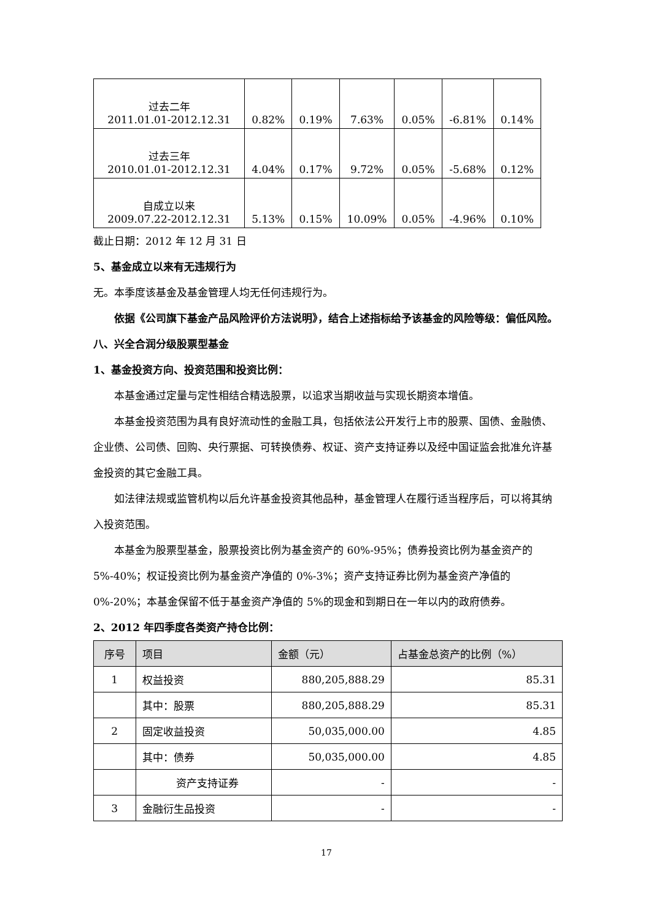| 过去二年 2011.01.01-2012.12.31 | 0.82% | 0.19% | 7.63% | 0.05% | -6.81% | 0.14% |
| 过去三年 2010.01.01-2012.12.31 | 4.04% | 0.17% | 9.72% | 0.05% | -5.68% | 0.12% |
| 自成立以来 2009.07.22-2012.12.31 | 5.13% | 0.15% | 10.09% | 0.05% | -4.96% | 0.10% |
截止日期：2012 年 12 月 31 日
5、基金成立以来有无违规行为
无。本季度该基金及基金管理人均无任何违规行为。
依据《公司旗下基金产品风险评价方法说明》，结合上述指标给予该基金的风险等级：偏低风险。
八、兴全合润分级股票型基金
1、基金投资方向、投资范围和投资比例：
本基金通过定量与定性相结合精选股票，以追求当期收益与实现长期资本增值。
本基金投资范围为具有良好流动性的金融工具，包括依法公开发行上市的股票、国债、金融债、企业债、公司债、回购、央行票据、可转换债券、权证、资产支持证券以及经中国证监会批准允许基金投资的其它金融工具。
如法律法规或监管机构以后允许基金投资其他品种，基金管理人在履行适当程序后，可以将其纳入投资范围。
本基金为股票型基金，股票投资比例为基金资产的 60%-95%；债券投资比例为基金资产的 5%-40%；权证投资比例为基金资产净值的 0%-3%；资产支持证券比例为基金资产净值的 0%-20%；本基金保留不低于基金资产净值的 5%的现金和到期日在一年以内的政府债券。
2、2012 年四季度各类资产持仓比例：
| 序号 | 项目 | 金额（元） | 占基金总资产的比例（%） |
| --- | --- | --- | --- |
| 1 | 权益投资 | 880,205,888.29 | 85.31 |
| | 其中：股票 | 880,205,888.29 | 85.31 |
| 2 | 固定收益投资 | 50,035,000.00 | 4.85 |
| | 其中：债券 | 50,035,000.00 | 4.85 |
| | 资产支持证券 | - | - |
| 3 | 金融衍生品投资 | - | - |
17